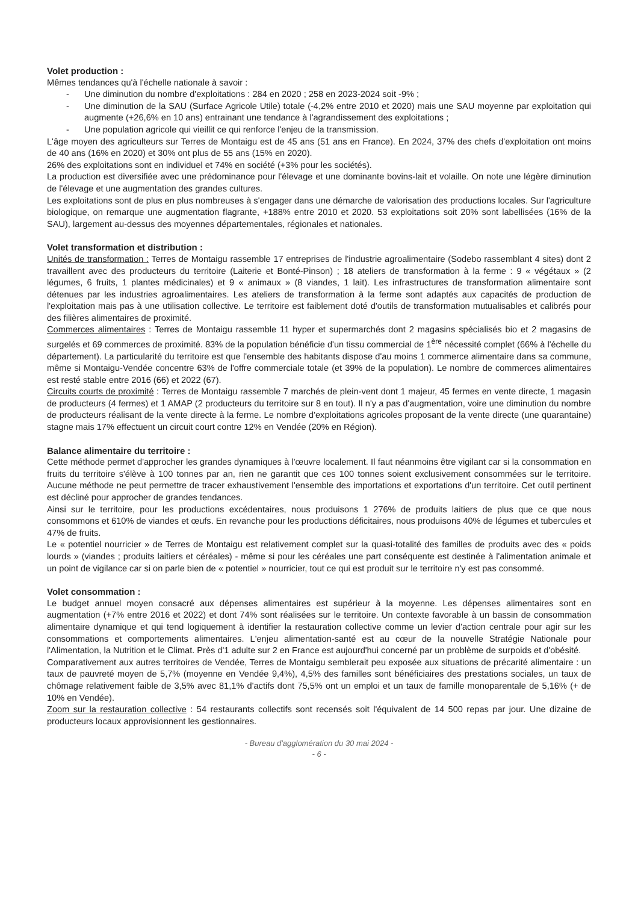Volet production :
Mêmes tendances qu'à l'échelle nationale à savoir :
- Une diminution du nombre d'exploitations : 284 en 2020 ; 258 en 2023-2024 soit -9% ;
- Une diminution de la SAU (Surface Agricole Utile) totale (-4,2% entre 2010 et 2020) mais une SAU moyenne par exploitation qui augmente (+26,6% en 10 ans) entrainant une tendance à l'agrandissement des exploitations ;
- Une population agricole qui vieillit ce qui renforce l'enjeu de la transmission.
L'âge moyen des agriculteurs sur Terres de Montaigu est de 45 ans (51 ans en France). En 2024, 37% des chefs d'exploitation ont moins de 40 ans (16% en 2020) et 30% ont plus de 55 ans (15% en 2020).
26% des exploitations sont en individuel et 74% en société (+3% pour les sociétés).
La production est diversifiée avec une prédominance pour l'élevage et une dominante bovins-lait et volaille. On note une légère diminution de l'élevage et une augmentation des grandes cultures.
Les exploitations sont de plus en plus nombreuses à s'engager dans une démarche de valorisation des productions locales. Sur l'agriculture biologique, on remarque une augmentation flagrante, +188% entre 2010 et 2020. 53 exploitations soit 20% sont labellisées (16% de la SAU), largement au-dessus des moyennes départementales, régionales et nationales.
Volet transformation et distribution :
Unités de transformation : Terres de Montaigu rassemble 17 entreprises de l'industrie agroalimentaire (Sodebo rassemblant 4 sites) dont 2 travaillent avec des producteurs du territoire (Laiterie et Bonté-Pinson) ; 18 ateliers de transformation à la ferme : 9 « végétaux » (2 légumes, 6 fruits, 1 plantes médicinales) et 9 « animaux » (8 viandes, 1 lait). Les infrastructures de transformation alimentaire sont détenues par les industries agroalimentaires. Les ateliers de transformation à la ferme sont adaptés aux capacités de production de l'exploitation mais pas à une utilisation collective. Le territoire est faiblement doté d'outils de transformation mutualisables et calibrés pour des filières alimentaires de proximité.
Commerces alimentaires : Terres de Montaigu rassemble 11 hyper et supermarchés dont 2 magasins spécialisés bio et 2 magasins de surgelés et 69 commerces de proximité. 83% de la population bénéficie d'un tissu commercial de 1<sup>ère</sup> nécessité complet (66% à l'échelle du département). La particularité du territoire est que l'ensemble des habitants dispose d'au moins 1 commerce alimentaire dans sa commune, même si Montaigu-Vendée concentre 63% de l'offre commerciale totale (et 39% de la population). Le nombre de commerces alimentaires est resté stable entre 2016 (66) et 2022 (67).
Circuits courts de proximité : Terres de Montaigu rassemble 7 marchés de plein-vent dont 1 majeur, 45 fermes en vente directe, 1 magasin de producteurs (4 fermes) et 1 AMAP (2 producteurs du territoire sur 8 en tout). Il n'y a pas d'augmentation, voire une diminution du nombre de producteurs réalisant de la vente directe à la ferme. Le nombre d'exploitations agricoles proposant de la vente directe (une quarantaine) stagne mais 17% effectuent un circuit court contre 12% en Vendée (20% en Région).
Balance alimentaire du territoire :
Cette méthode permet d'approcher les grandes dynamiques à l'œuvre localement. Il faut néanmoins être vigilant car si la consommation en fruits du territoire s'élève à 100 tonnes par an, rien ne garantit que ces 100 tonnes soient exclusivement consommées sur le territoire. Aucune méthode ne peut permettre de tracer exhaustivement l'ensemble des importations et exportations d'un territoire. Cet outil pertinent est décliné pour approcher de grandes tendances.
Ainsi sur le territoire, pour les productions excédentaires, nous produisons 1 276% de produits laitiers de plus que ce que nous consommons et 610% de viandes et œufs. En revanche pour les productions déficitaires, nous produisons 40% de légumes et tubercules et 47% de fruits.
Le « potentiel nourricier » de Terres de Montaigu est relativement complet sur la quasi-totalité des familles de produits avec des « poids lourds » (viandes ; produits laitiers et céréales) - même si pour les céréales une part conséquente est destinée à l'alimentation animale et un point de vigilance car si on parle bien de « potentiel » nourricier, tout ce qui est produit sur le territoire n'y est pas consommé.
Volet consommation :
Le budget annuel moyen consacré aux dépenses alimentaires est supérieur à la moyenne. Les dépenses alimentaires sont en augmentation (+7% entre 2016 et 2022) et dont 74% sont réalisées sur le territoire. Un contexte favorable à un bassin de consommation alimentaire dynamique et qui tend logiquement à identifier la restauration collective comme un levier d'action centrale pour agir sur les consommations et comportements alimentaires. L'enjeu alimentation-santé est au cœur de la nouvelle Stratégie Nationale pour l'Alimentation, la Nutrition et le Climat. Près d'1 adulte sur 2 en France est aujourd'hui concerné par un problème de surpoids et d'obésité.
Comparativement aux autres territoires de Vendée, Terres de Montaigu semblerait peu exposée aux situations de précarité alimentaire : un taux de pauvreté moyen de 5,7% (moyenne en Vendée 9,4%), 4,5% des familles sont bénéficiaires des prestations sociales, un taux de chômage relativement faible de 3,5% avec 81,1% d'actifs dont 75,5% ont un emploi et un taux de famille monoparentale de 5,16% (+ de 10% en Vendée).
Zoom sur la restauration collective : 54 restaurants collectifs sont recensés soit l'équivalent de 14 500 repas par jour. Une dizaine de producteurs locaux approvisionnent les gestionnaires.
- Bureau d'agglomération du 30 mai 2024 -
- 6 -